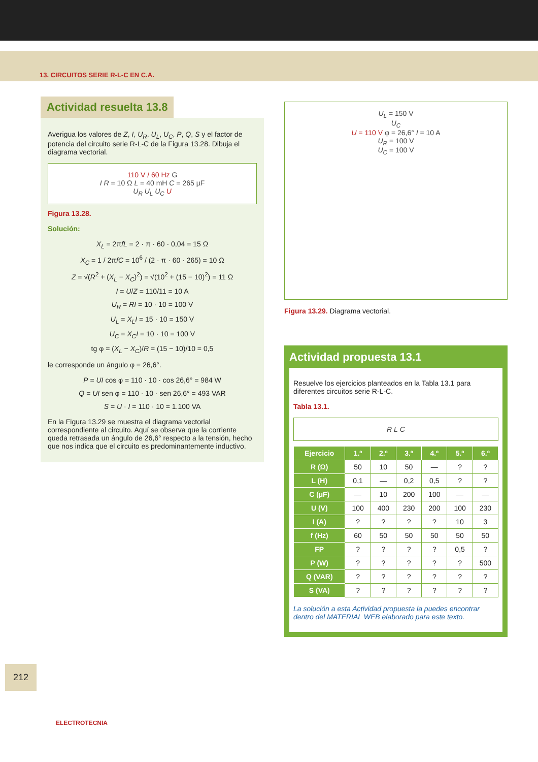13. CIRCUITOS SERIE R-L-C EN C.A.
Actividad resuelta 13.8
Averigua los valores de Z, I, U<sub>R</sub>, U<sub>L</sub>, U<sub>C</sub>, P, Q, S y el factor de potencia del circuito serie R-L-C de la Figura 13.28. Dibuja el diagrama vectorial.
110 V / 60 Hz G
I R = 10 Ω L = 40 mH C = 265 µF
U<sub>R</sub> U<sub>L</sub> U<sub>C</sub> U
Figura 13.28.
Solución:
X<sub>L</sub> = 2πfL = 2 · π · 60 · 0,04 = 15 Ω
X<sub>C</sub> = 1 / 2πfC = 10<sup>6</sup> / (2 · π · 60 · 265) = 10 Ω
Z = √(R<sup>2</sup> + (X<sub>L</sub> − X<sub>C</sub>)<sup>2</sup>) = √(10<sup>2</sup> + (15 − 10)<sup>2</sup>) = 11 Ω
I = U/Z = 110/11 = 10 A
U<sub>R</sub> = RI = 10 · 10 = 100 V
U<sub>L</sub> = X<sub>L</sub>I = 15 · 10 = 150 V
U<sub>C</sub> = X<sub>C</sub>I = 10 · 10 = 100 V
tg φ = (X<sub>L</sub> − X<sub>C</sub>)/R = (15 − 10)/10 = 0,5
le corresponde un ángulo φ = 26,6°.
P = UI cos φ = 110 · 10 · cos 26,6° = 984 W
Q = UI sen φ = 110 · 10 · sen 26,6° = 493 VAR
S = U · I = 110 · 10 = 1.100 VA
En la Figura 13.29 se muestra el diagrama vectorial correspondiente al circuito. Aquí se observa que la corriente queda retrasada un ángulo de 26,6° respecto a la tensión, hecho que nos indica que el circuito es predominantemente inductivo.
U<sub>L</sub> = 150 V
U<sub>C</sub>
U = 110 V φ = 26,6° I = 10 A
U<sub>R</sub> = 100 V
U<sub>C</sub> = 100 V
Figura 13.29. Diagrama vectorial.
Actividad propuesta 13.1
Resuelve los ejercicios planteados en la Tabla 13.1 para diferentes circuitos serie R-L-C.
Tabla 13.1.
R L C
| Ejercicio | 1.º | 2.º | 3.º | 4.º | 5.º | 6.º |
| --- | --- | --- | --- | --- | --- | --- |
| R (Ω) | 50 | 10 | 50 | — | ? | ? |
| L (H) | 0,1 | — | 0,2 | 0,5 | ? | ? |
| C (µF) | — | 10 | 200 | 100 | — | — |
| U (V) | 100 | 400 | 230 | 200 | 100 | 230 |
| I (A) | ? | ? | ? | ? | 10 | 3 |
| f (Hz) | 60 | 50 | 50 | 50 | 50 | 50 |
| FP | ? | ? | ? | ? | 0,5 | ? |
| P (W) | ? | ? | ? | ? | ? | 500 |
| Q (VAR) | ? | ? | ? | ? | ? | ? |
| S (VA) | ? | ? | ? | ? | ? | ? |
La solución a esta Actividad propuesta la puedes encontrar dentro del MATERIAL WEB elaborado para este texto.
212
ELECTROTECNIA